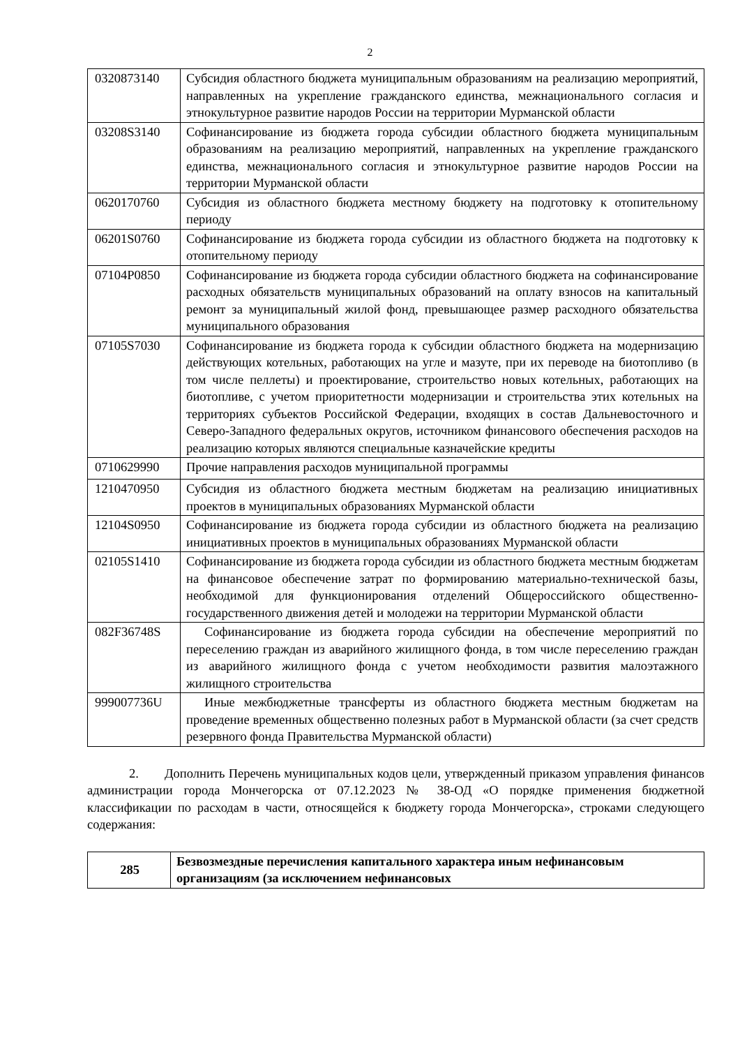2
| 0320873140 | Субсидия областного бюджета муниципальным образованиям на реализацию мероприятий, направленных на укрепление гражданского единства, межнационального согласия и этнокультурное развитие народов России на территории Мурманской области |
| 03208S3140 | Софинансирование из бюджета города субсидии областного бюджета муниципальным образованиям на реализацию мероприятий, направленных на укрепление гражданского единства, межнационального согласия и этнокультурное развитие народов России на территории Мурманской области |
| 0620170760 | Субсидия из областного бюджета местному бюджету на подготовку к отопительному периоду |
| 06201S0760 | Софинансирование из бюджета города субсидии из областного бюджета на подготовку к отопительному периоду |
| 07104P0850 | Софинансирование из бюджета города субсидии областного бюджета на софинансирование расходных обязательств муниципальных образований на оплату взносов на капитальный ремонт за муниципальный жилой фонд, превышающее размер расходного обязательства муниципального образования |
| 07105S7030 | Софинансирование из бюджета города к субсидии областного бюджета на модернизацию действующих котельных, работающих на угле и мазуте, при их переводе на биотопливо (в том числе пеллеты) и проектирование, строительство новых котельных, работающих на биотопливе, с учетом приоритетности модернизации и строительства этих котельных на территориях субъектов Российской Федерации, входящих в состав Дальневосточного и Северо-Западного федеральных округов, источником финансового обеспечения расходов на реализацию которых являются специальные казначейские кредиты |
| 0710629990 | Прочие направления расходов муниципальной программы |
| 1210470950 | Субсидия из областного бюджета местным бюджетам на реализацию инициативных проектов в муниципальных образованиях Мурманской области |
| 12104S0950 | Софинансирование из бюджета города субсидии из областного бюджета на реализацию инициативных проектов в муниципальных образованиях Мурманской области |
| 02105S1410 | Софинансирование из бюджета города субсидии из областного бюджета местным бюджетам на финансовое обеспечение затрат по формированию материально-технической базы, необходимой для функционирования отделений Общероссийского общественно-государственного движения детей и молодежи на территории Мурманской области |
| 082F36748S | Софинансирование из бюджета города субсидии на обеспечение мероприятий по переселению граждан из аварийного жилищного фонда, в том числе переселению граждан из аварийного жилищного фонда с учетом необходимости развития малоэтажного жилищного строительства |
| 999007736U | Иные межбюджетные трансферты из областного бюджета местным бюджетам на проведение временных общественно полезных работ в Мурманской области (за счет средств резервного фонда Правительства Мурманской области) |
2. Дополнить Перечень муниципальных кодов цели, утвержденный приказом управления финансов администрации города Мончегорска от 07.12.2023 № 38-ОД «О порядке применения бюджетной классификации по расходам в части, относящейся к бюджету города Мончегорска», строками следующего содержания:
| 285 | Безвозмездные перечисления капитального характера иным нефинансовым организациям (за исключением нефинансовых |